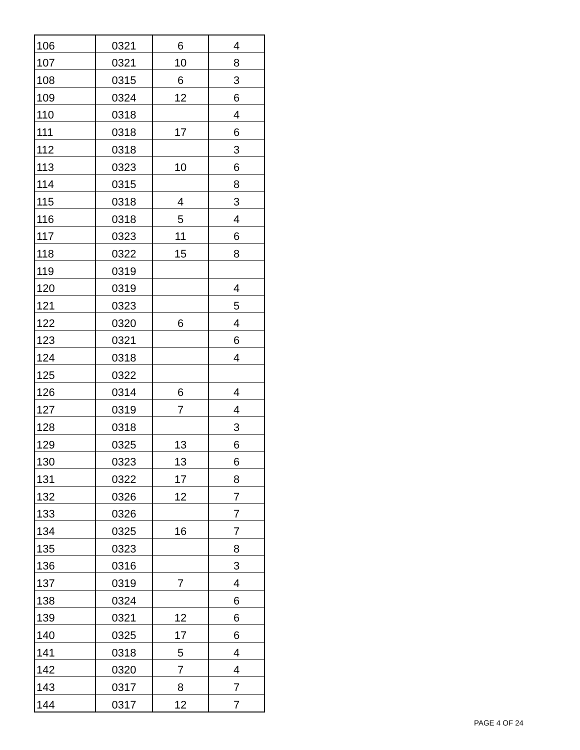| 106 | 0321 | 6 | 4 |
| 107 | 0321 | 10 | 8 |
| 108 | 0315 | 6 | 3 |
| 109 | 0324 | 12 | 6 |
| 110 | 0318 | | 4 |
| 111 | 0318 | 17 | 6 |
| 112 | 0318 | | 3 |
| 113 | 0323 | 10 | 6 |
| 114 | 0315 | | 8 |
| 115 | 0318 | 4 | 3 |
| 116 | 0318 | 5 | 4 |
| 117 | 0323 | 11 | 6 |
| 118 | 0322 | 15 | 8 |
| 119 | 0319 | | |
| 120 | 0319 | | 4 |
| 121 | 0323 | | 5 |
| 122 | 0320 | 6 | 4 |
| 123 | 0321 | | 6 |
| 124 | 0318 | | 4 |
| 125 | 0322 | | |
| 126 | 0314 | 6 | 4 |
| 127 | 0319 | 7 | 4 |
| 128 | 0318 | | 3 |
| 129 | 0325 | 13 | 6 |
| 130 | 0323 | 13 | 6 |
| 131 | 0322 | 17 | 8 |
| 132 | 0326 | 12 | 7 |
| 133 | 0326 | | 7 |
| 134 | 0325 | 16 | 7 |
| 135 | 0323 | | 8 |
| 136 | 0316 | | 3 |
| 137 | 0319 | 7 | 4 |
| 138 | 0324 | | 6 |
| 139 | 0321 | 12 | 6 |
| 140 | 0325 | 17 | 6 |
| 141 | 0318 | 5 | 4 |
| 142 | 0320 | 7 | 4 |
| 143 | 0317 | 8 | 7 |
| 144 | 0317 | 12 | 7 |
PAGE 4 OF 24